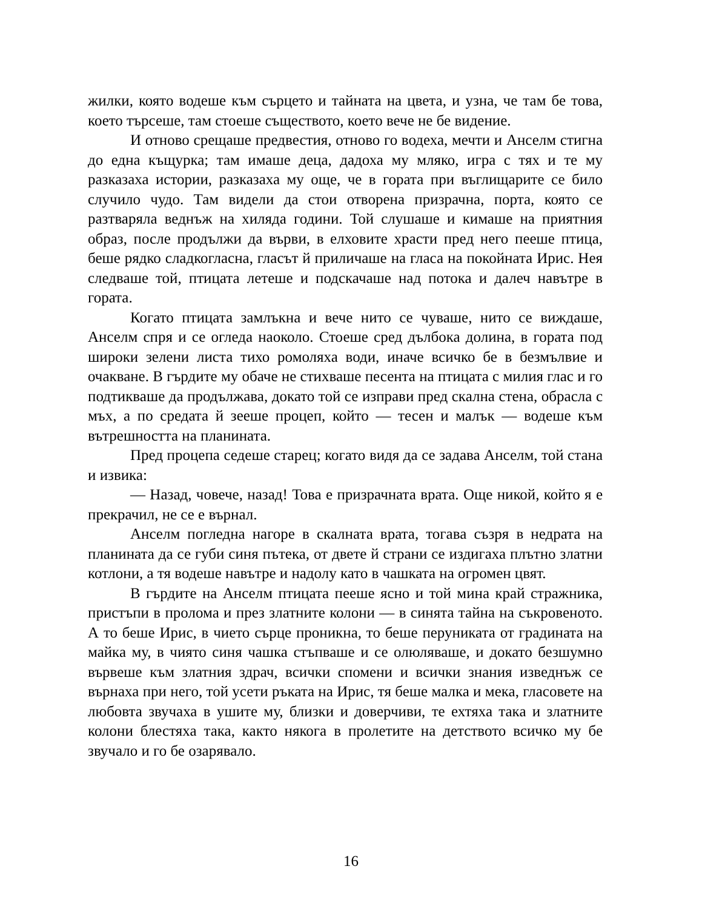жилки, която водеше към сърцето и тайната на цвета, и узна, че там бе това, което търсеше, там стоеше съществото, което вече не бе видение.
И отново срещаше предвестия, отново го водеха, мечти и Анселм стигна до една къщурка; там имаше деца, дадоха му мляко, игра с тях и те му разказаха истории, разказаха му още, че в гората при въглищарите се било случило чудо. Там видели да стои отворена призрачна, порта, която се разтваряла веднъж на хиляда години. Той слушаше и кимаше на приятния образ, после продължи да върви, в елховите храсти пред него пееше птица, беше рядко сладкогласна, гласът й приличаше на гласа на покойната Ирис. Нея следваше той, птицата летеше и подскачаше над потока и далеч навътре в гората.
Когато птицата замлъкна и вече нито се чуваше, нито се виждаше, Анселм спря и се огледа наоколо. Стоеше сред дълбока долина, в гората под широки зелени листа тихо ромоляха води, иначе всичко бе в безмълвие и очакване. В гърдите му обаче не стихваше песента на птицата с милия глас и го подтикваше да продължава, докато той се изправи пред скална стена, обрасла с мъх, а по средата й зееше процеп, който — тесен и малък — водеше към вътрешността на планината.
Пред процепа седеше старец; когато видя да се задава Анселм, той стана и извика:
— Назад, човече, назад! Това е призрачната врата. Още никой, който я е прекрачил, не се е върнал.
Анселм погледна нагоре в скалната врата, тогава съзря в недрата на планината да се губи синя пътека, от двете й страни се издигаха плътно златни котлони, а тя водеше навътре и надолу като в чашката на огромен цвят.
В гърдите на Анселм птицата пееше ясно и той мина край стражника, пристъпи в пролома и през златните колони — в синята тайна на съкровеното. А то беше Ирис, в чието сърце проникна, то беше перуниката от градината на майка му, в чиято синя чашка стъпваше и се олюляваше, и докато безшумно вървеше към златния здрач, всички спомени и всички знания изведнъж се върнаха при него, той усети ръката на Ирис, тя беше малка и мека, гласовете на любовта звучаха в ушите му, близки и доверчиви, те ехтяха така и златните колони блестяха така, както някога в пролетите на детството всичко му бе звучало и го бе озарявало.
16